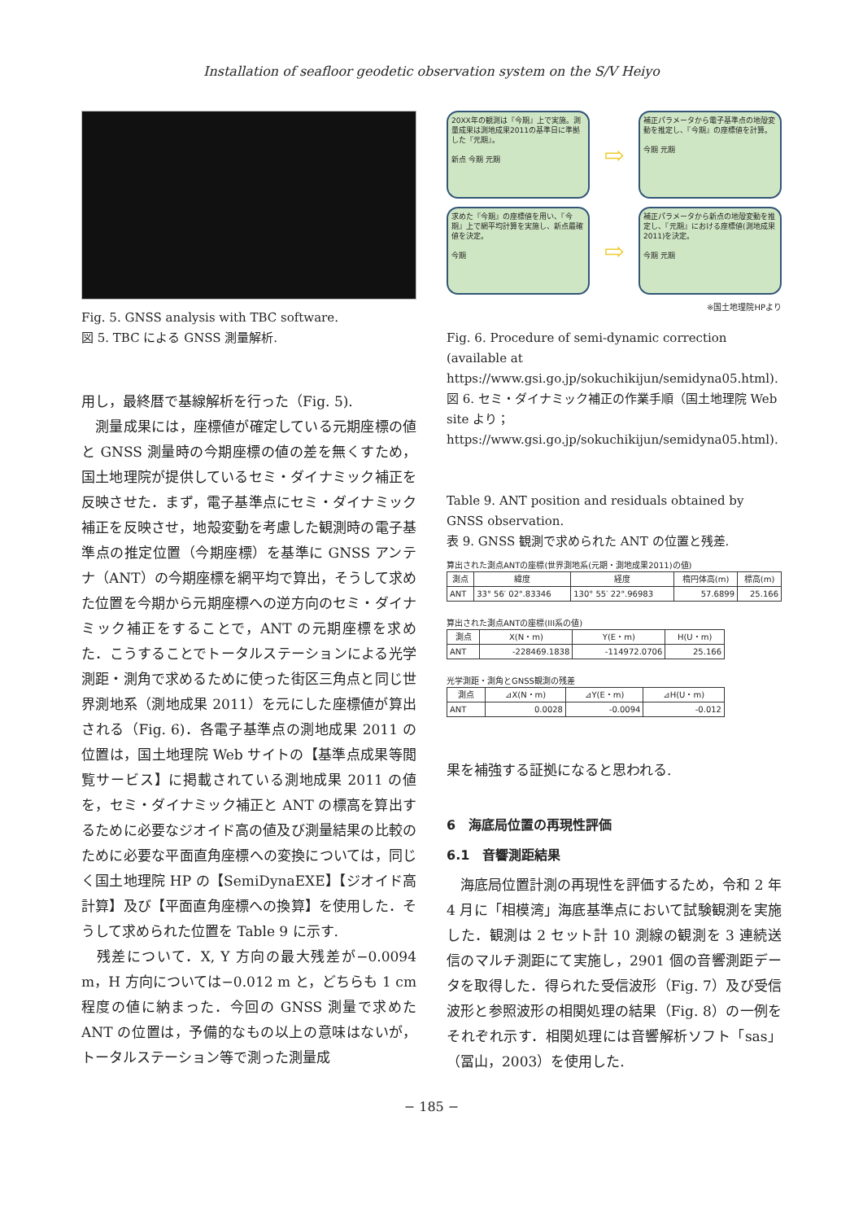Installation of seafloor geodetic observation system on the S/V Heiyo
Fig. 5. GNSS analysis with TBC software.
図 5. TBC による GNSS 測量解析.
用し，最終暦で基線解析を行った（Fig. 5).
　測量成果には，座標値が確定している元期座標の値と GNSS 測量時の今期座標の値の差を無くすため，国土地理院が提供しているセミ・ダイナミック補正を反映させた．まず，電子基準点にセミ・ダイナミック補正を反映させ，地殻変動を考慮した観測時の電子基準点の推定位置（今期座標）を基準に GNSS アンテナ（ANT）の今期座標を網平均で算出，そうして求めた位置を今期から元期座標への逆方向のセミ・ダイナミック補正をすることで，ANT の元期座標を求めた．こうすることでトータルステーションによる光学測距・測角で求めるために使った街区三角点と同じ世界測地系（測地成果 2011）を元にした座標値が算出される（Fig. 6)．各電子基準点の測地成果 2011 の位置は，国土地理院 Web サイトの【基準点成果等閲覧サービス】に掲載されている測地成果 2011 の値を，セミ・ダイナミック補正と ANT の標高を算出するために必要なジオイド高の値及び測量結果の比較のために必要な平面直角座標への変換については，同じく国土地理院 HP の【SemiDynaEXE】【ジオイド高計算】及び【平面直角座標への換算】を使用した．そうして求められた位置を Table 9 に示す.
　残差について．X, Y 方向の最大残差が−0.0094 m，H 方向については−0.012 m と，どちらも 1 cm 程度の値に納まった．今回の GNSS 測量で求めた ANT の位置は，予備的なもの以上の意味はないが，トータルステーション等で測った測量成
20XX年の観測は『今期』上で実施。測量成果は測地成果2011の基準日に準拠した『元期』。
新点 今期 元期
⇨
補正パラメータから電子基準点の地殻変動を推定し、『今期』の座標値を計算。
今期 元期
求めた『今期』の座標値を用い、『今期』上で網平均計算を実施し、新点最確値を決定。
今期
⇨
補正パラメータから新点の地殻変動を推定し、『元期』における座標値(測地成果2011)を決定。
今期 元期
※国土地理院HPより
Fig. 6. Procedure of semi-dynamic correction (available at https://www.gsi.go.jp/sokuchikijun/semidyna05.html).
図 6. セミ・ダイナミック補正の作業手順（国土地理院 Web site より；https://www.gsi.go.jp/sokuchikijun/semidyna05.html).
Table 9. ANT position and residuals obtained by GNSS observation.
表 9. GNSS 観測で求められた ANT の位置と残差.
算出された測点ANTの座標(世界測地系(元期・測地成果2011)の値)
| 測点 | 緯度 | 経度 | 楕円体高(m) | 標高(m) |
| --- | --- | --- | --- | --- |
| ANT | 33° 56′ 02".83346 | 130° 55′ 22".96983 | 57.6899 | 25.166 |
算出された測点ANTの座標(III系の値)
| 測点 | X(N・m) | Y(E・m) | H(U・m) |
| --- | --- | --- | --- |
| ANT | -228469.1838 | -114972.0706 | 25.166 |
光学測距・測角とGNSS観測の残差
| 測点 | ⊿X(N・m) | ⊿Y(E・m) | ⊿H(U・m) |
| --- | --- | --- | --- |
| ANT | 0.0028 | -0.0094 | -0.012 |
果を補強する証拠になると思われる.
6　海底局位置の再現性評価
6.1　音響測距結果
　海底局位置計測の再現性を評価するため，令和 2 年 4 月に「相模湾」海底基準点において試験観測を実施した．観測は 2 セット計 10 測線の観測を 3 連続送信のマルチ測距にて実施し，2901 個の音響測距データを取得した．得られた受信波形（Fig. 7）及び受信波形と参照波形の相関処理の結果（Fig. 8）の一例をそれぞれ示す．相関処理には音響解析ソフト「sas」（冨山，2003）を使用した.
− 185 −